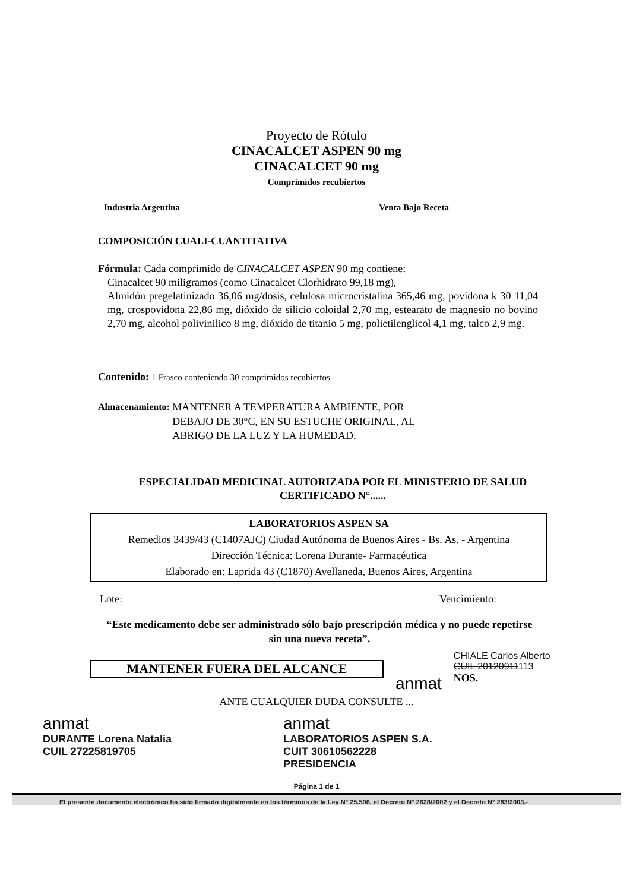Proyecto de Rótulo
CINACALCET ASPEN 90 mg
CINACALCET 90 mg
Comprimidos recubiertos
Industria Argentina Venta Bajo Receta
COMPOSICIÓN CUALI-CUANTITATIVA
Fórmula: Cada comprimido de CINACALCET ASPEN 90 mg contiene:
Cinacalcet 90 miligramos (como Cinacalcet Clorhidrato 99,18 mg),
Almidón pregelatinizado 36,06 mg/dosis, celulosa microcristalina 365,46 mg, povidona k 30 11,04 mg, crospovidona 22,86 mg, dióxido de silicio coloidal 2,70 mg, estearato de magnesio no bovino 2,70 mg, alcohol polivinilico 8 mg, dióxido de titanio 5 mg, polietilenglicol 4,1 mg, talco 2,9 mg.
Contenido: 1 Frasco conteniendo 30 comprimidos recubiertos.
Almacenamiento: MANTENER A TEMPERATURA AMBIENTE, POR
DEBAJO DE 30°C, EN SU ESTUCHE ORIGINAL, AL
ABRIGO DE LA LUZ Y LA HUMEDAD.
ESPECIALIDAD MEDICINAL AUTORIZADA POR EL MINISTERIO DE SALUD
CERTIFICADO N°......
LABORATORIOS ASPEN SA
Remedios 3439/43 (C1407AJC) Ciudad Autónoma de Buenos Aires - Bs. As. - Argentina
Dirección Técnica: Lorena Durante- Farmacéutica
Elaborado en: Laprida 43 (C1870) Avellaneda, Buenos Aires, Argentina
Lote: Vencimiento:
“Este medicamento debe ser administrado sólo bajo prescripción médica y no puede repetirse sin una nueva receta”.
MANTENER FUERA DEL ALCANCE
anmat
CHIALE Carlos Alberto
CUIL 20120911113
NOS.
ANTE CUALQUIER DUDA CONSULTE ...
anmat
DURANTE Lorena Natalia
CUIL 27225819705
anmat
LABORATORIOS ASPEN S.A.
CUIT 30610562228
PRESIDENCIA
Página 1 de 1
El presente documento electrónico ha sido firmado digitalmente en los términos de la Ley N° 25.506, el Decreto N° 2628/2002 y el Decreto N° 283/2003.-